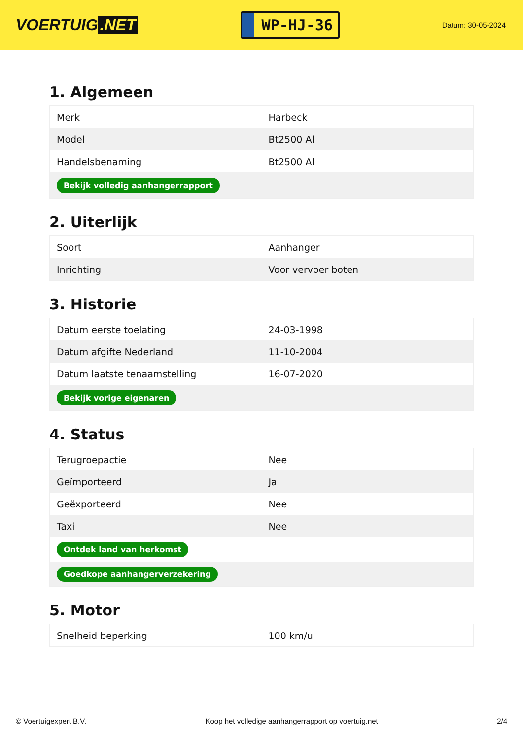VOERTUIG.NET
WP-HJ-36
Datum: 30-05-2024
1. Algemeen
| Merk | Harbeck |
| Model | Bt2500 Al |
| Handelsbenaming | Bt2500 Al |
| Bekijk volledig aanhangerrapport | |
2. Uiterlijk
| Soort | Aanhanger |
| Inrichting | Voor vervoer boten |
3. Historie
| Datum eerste toelating | 24-03-1998 |
| Datum afgifte Nederland | 11-10-2004 |
| Datum laatste tenaamstelling | 16-07-2020 |
| Bekijk vorige eigenaren | |
4. Status
| Terugroepactie | Nee |
| Geïmporteerd | Ja |
| Geëxporteerd | Nee |
| Taxi | Nee |
| Ontdek land van herkomst | |
| Goedkope aanhangerverzekering | |
5. Motor
| Snelheid beperking | 100 km/u |
© Voertuigexpert B.V. Koop het volledige aanhangerrapport op voertuig.net 2/4